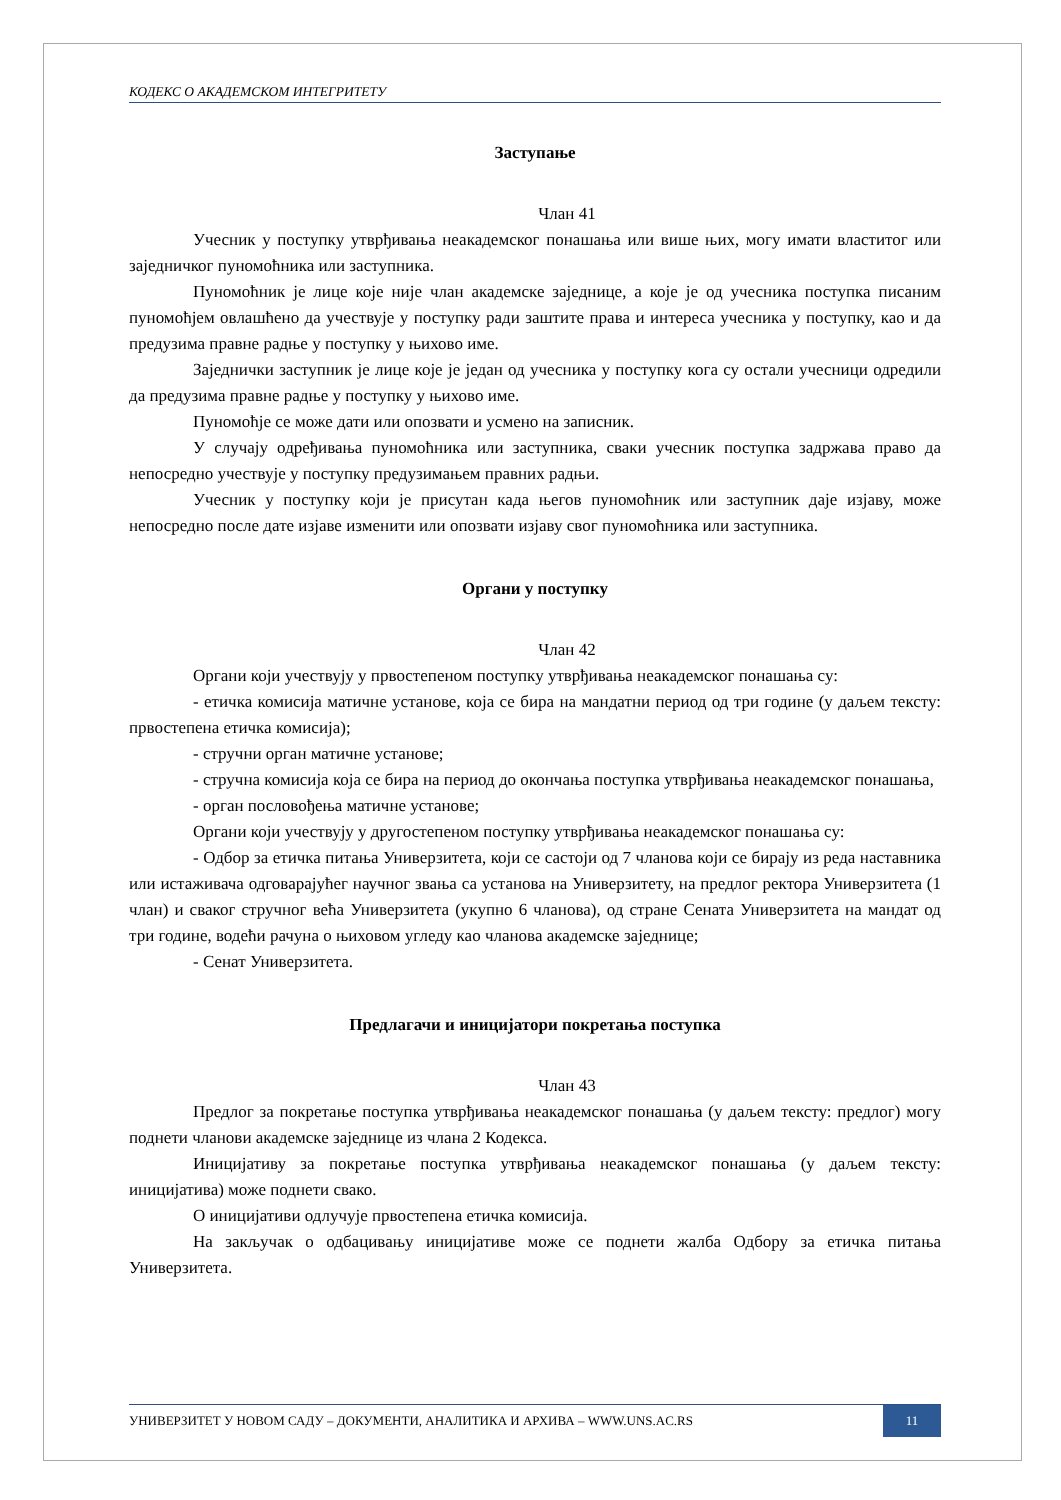КОДЕКС О АКАДЕМСКОМ ИНТЕГРИТЕТУ
Заступање
Члан 41
Учесник у поступку утврђивања неакадемског понашања или више њих, могу имати властитог или заједничког пуномоћника или заступника.
Пуномоћник је лице које није члан академске заједнице, а које је од учесника поступка писаним пуномоћјем овлашћено да учествује у поступку ради заштите права и интереса учесника у поступку, као и да предузима правне радње у поступку у њихово име.
Заједнички заступник је лице које је један од учесника у поступку кога су остали учесници одредили да предузима правне радње у поступку у њихово име.
Пуномоћје се може дати или опозвати и усмено на записник.
У случају одређивања пуномоћника или заступника, сваки учесник поступка задржава право да непосредно учествује у поступку предузимањем правних радњи.
Учесник у поступку који је присутан када његов пуномоћник или заступник даје изјаву, може непосредно после дате изјаве изменити или опозвати изјаву свог пуномоћника или заступника.
Органи у поступку
Члан 42
Органи који учествују у првостепеном поступку утврђивања неакадемског понашања су:
- етичка комисија матичне установе, која се бира на мандатни период од три године (у даљем тексту: првостепена етичка комисија);
- стручни орган матичне установе;
- стручна комисија која се бира на период до окончања поступка утврђивања неакадемског понашања,
- орган пословођења матичне установе;
Органи који учествују у другостепеном поступку утврђивања неакадемског понашања су:
- Одбор за етичка питања Универзитета, који се састоји од 7 чланова који се бирају из реда наставника или истаживача одговарајућег научног звања са установа на Универзитету, на предлог ректора Универзитета (1 члан) и сваког стручног већа Универзитета (укупно 6 чланова), од стране Сената Универзитета на мандат од три године, водећи рачуна о њиховом угледу као чланова академске заједнице;
- Сенат Универзитета.
Предлагачи и иницијатори покретања поступка
Члан 43
Предлог за покретање поступка утврђивања неакадемског понашања (у даљем тексту: предлог) могу поднети чланови академске заједнице из члана 2 Кодекса.
Иницијативу за покретање поступка утврђивања неакадемског понашања (у даљем тексту: иницијатива) може поднети свако.
О иницијативи одлучује првостепена етичка комисија.
На закључак о одбацивању иницијативе може се поднети жалба Одбору за етичка питања Универзитета.
УНИВЕРЗИТЕТ У НОВОМ САДУ – ДОКУМЕНТИ, АНАЛИТИКА И АРХИВА – WWW.UNS.AC.RS 11